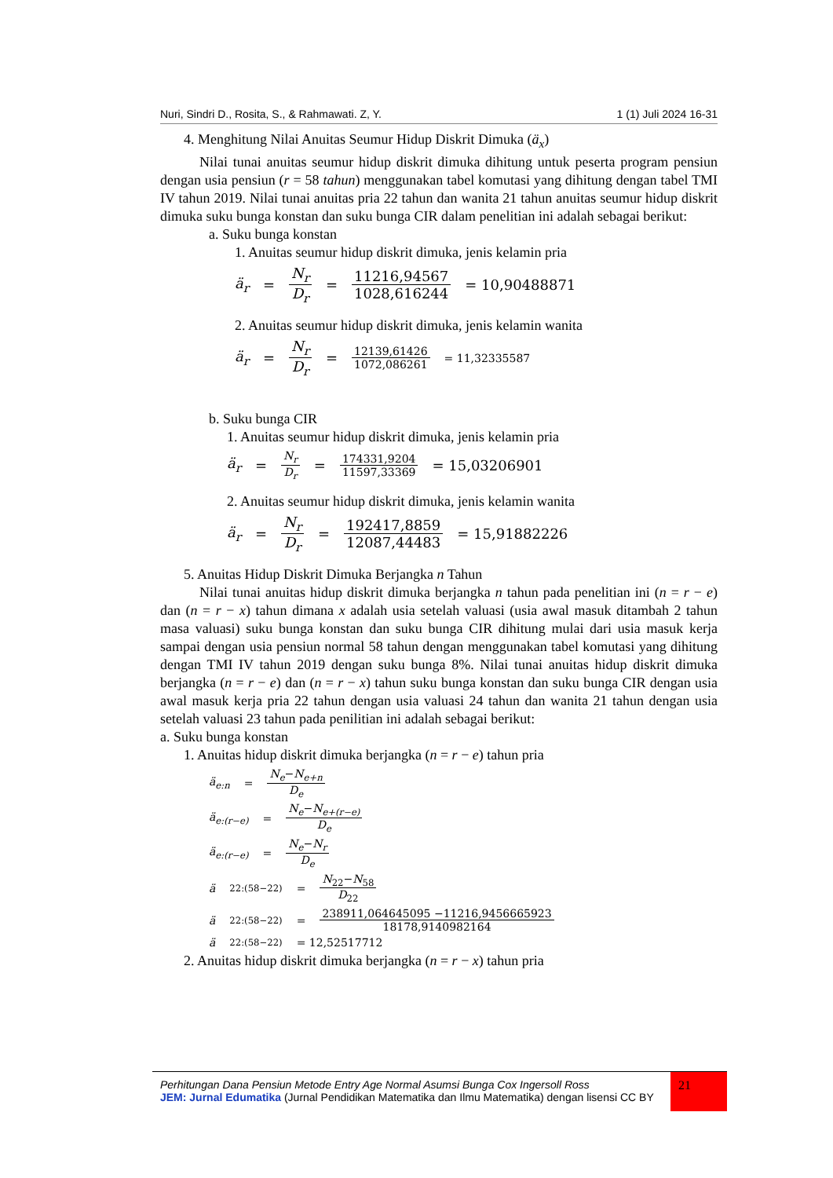Nuri, Sindri D., Rosita, S., & Rahmawati. Z, Y. 1 (1) Juli 2024 16-31
4. Menghitung Nilai Anuitas Seumur Hidup Diskrit Dimuka (ä<sub>x</sub>)
Nilai tunai anuitas seumur hidup diskrit dimuka dihitung untuk peserta program pensiun dengan usia pensiun (r = 58 tahun) menggunakan tabel komutasi yang dihitung dengan tabel TMI IV tahun 2019. Nilai tunai anuitas pria 22 tahun dan wanita 21 tahun anuitas seumur hidup diskrit dimuka suku bunga konstan dan suku bunga CIR dalam penelitian ini adalah sebagai berikut:
a. Suku bunga konstan
1. Anuitas seumur hidup diskrit dimuka, jenis kelamin pria
ä<sub>r</sub> = N<sub>r</sub> D<sub>r</sub> = 11216,94567 1028,616244 = 10,90488871
2. Anuitas seumur hidup diskrit dimuka, jenis kelamin wanita
ä<sub>r</sub> = N<sub>r</sub> D<sub>r</sub> = 12139,61426 1072,086261 = 11,32335587
b. Suku bunga CIR
1. Anuitas seumur hidup diskrit dimuka, jenis kelamin pria
ä<sub>r</sub> = N<sub>r</sub> D<sub>r</sub> = 174331,9204 11597,33369 = 15,03206901
2. Anuitas seumur hidup diskrit dimuka, jenis kelamin wanita
ä<sub>r</sub> = N<sub>r</sub> D<sub>r</sub> = 192417,8859 12087,44483 = 15,91882226
5. Anuitas Hidup Diskrit Dimuka Berjangka n Tahun
Nilai tunai anuitas hidup diskrit dimuka berjangka n tahun pada penelitian ini (n = r − e) dan (n = r − x) tahun dimana x adalah usia setelah valuasi (usia awal masuk ditambah 2 tahun masa valuasi) suku bunga konstan dan suku bunga CIR dihitung mulai dari usia masuk kerja sampai dengan usia pensiun normal 58 tahun dengan menggunakan tabel komutasi yang dihitung dengan TMI IV tahun 2019 dengan suku bunga 8%. Nilai tunai anuitas hidup diskrit dimuka berjangka (n = r − e) dan (n = r − x) tahun suku bunga konstan dan suku bunga CIR dengan usia awal masuk kerja pria 22 tahun dengan usia valuasi 24 tahun dan wanita 21 tahun dengan usia setelah valuasi 23 tahun pada penilitian ini adalah sebagai berikut:
a. Suku bunga konstan
1. Anuitas hidup diskrit dimuka berjangka (n = r − e) tahun pria
ä<sub>e:n</sub> = N<sub>e</sub>−N<sub>e+n</sub> D<sub>e</sub>
ä<sub>e:(r−e)</sub> = N<sub>e</sub>−N<sub>e+(r−e)</sub> D<sub>e</sub>
ä<sub>e:(r−e)</sub> = N<sub>e</sub>−N<sub>r</sub> D<sub>e</sub>
ä<sub>22:(58−22)</sub> = N<sub>22</sub>−N<sub>58</sub> D<sub>22</sub>
ä<sub>22:(58−22)</sub> = 238911,064645095 −11216,9456665923 18178,9140982164
ä<sub>22:(58−22)</sub> = 12,52517712
2. Anuitas hidup diskrit dimuka berjangka (n = r − x) tahun pria
Perhitungan Dana Pensiun Metode Entry Age Normal Asumsi Bunga Cox Ingersoll Ross
JEM: Jurnal Edumatika (Jurnal Pendidikan Matematika dan Ilmu Matematika) dengan lisensi CC BY
21